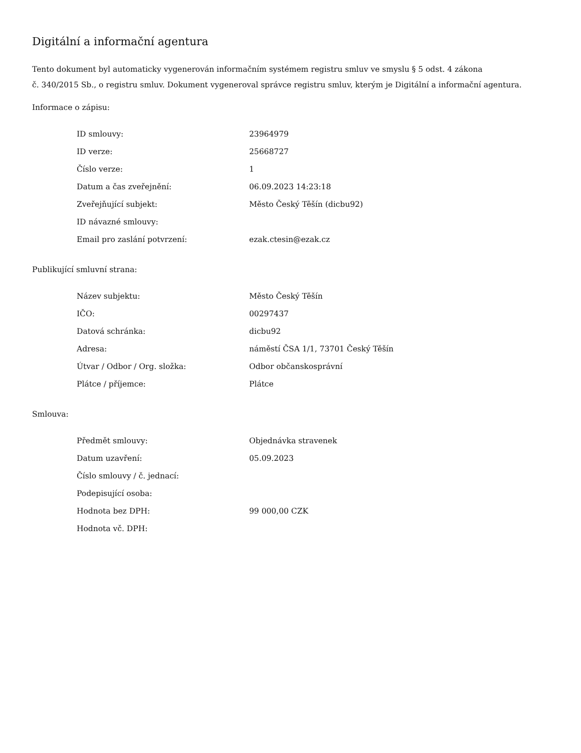Digitální a informační agentura
Tento dokument byl automaticky vygenerován informačním systémem registru smluv ve smyslu § 5 odst. 4 zákona
č. 340/2015 Sb., o registru smluv. Dokument vygeneroval správce registru smluv, kterým je Digitální a informační agentura.
Informace o zápisu:
| ID smlouvy: | 23964979 |
| ID verze: | 25668727 |
| Číslo verze: | 1 |
| Datum a čas zveřejnění: | 06.09.2023 14:23:18 |
| Zveřejňující subjekt: | Město Český Těšín (dicbu92) |
| ID návazné smlouvy: | |
| Email pro zaslání potvrzení: | ezak.ctesin@ezak.cz |
Publikující smluvní strana:
| Název subjektu: | Město Český Těšín |
| IČO: | 00297437 |
| Datová schránka: | dicbu92 |
| Adresa: | náměstí ČSA 1/1, 73701 Český Těšín |
| Útvar / Odbor / Org. složka: | Odbor občanskosprávní |
| Plátce / příjemce: | Plátce |
Smlouva:
| Předmět smlouvy: | Objednávka stravenek |
| Datum uzavření: | 05.09.2023 |
| Číslo smlouvy / č. jednací: | |
| Podepisující osoba: | |
| Hodnota bez DPH: | 99 000,00 CZK |
| Hodnota vč. DPH: | |